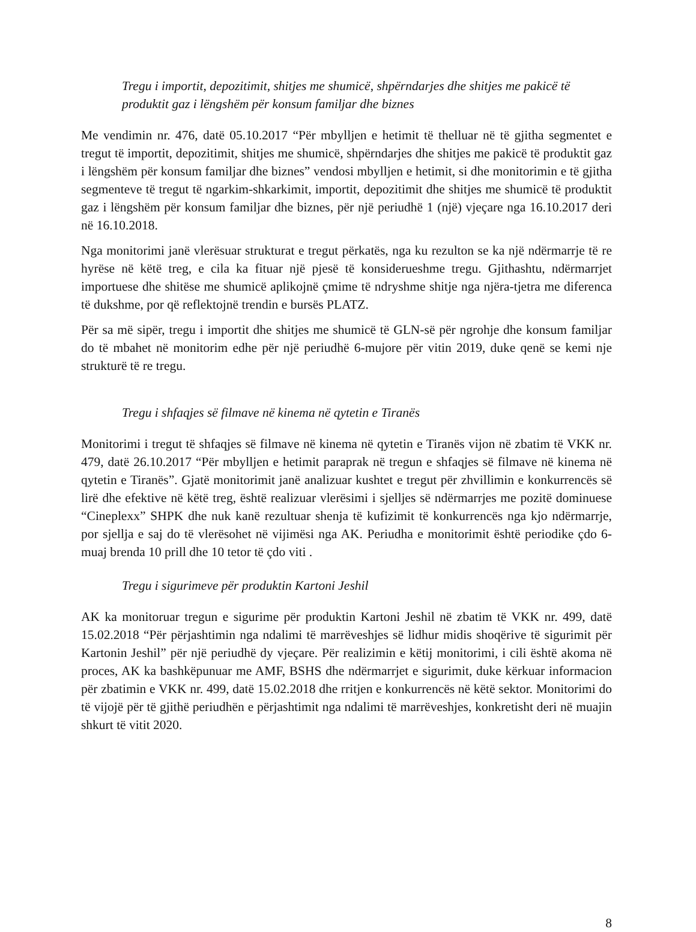Tregu i importit, depozitimit, shitjes me shumicë, shpërndarjes dhe shitjes me pakicë të produktit gaz i lëngshëm për konsum familjar dhe biznes
Me vendimin nr. 476, datë 05.10.2017 “Për mbylljen e hetimit të thelluar në të gjitha segmentet e tregut të importit, depozitimit, shitjes me shumicë, shpërndarjes dhe shitjes me pakicë të produktit gaz i lëngshëm për konsum familjar dhe biznes” vendosi mbylljen e hetimit, si dhe monitorimin e të gjitha segmenteve të tregut të ngarkim-shkarkimit, importit, depozitimit dhe shitjes me shumicë të produktit gaz i lëngshëm për konsum familjar dhe biznes, për një periudhë 1 (një) vjeçare nga 16.10.2017 deri në 16.10.2018.
Nga monitorimi janë vlerësuar strukturat e tregut përkatës, nga ku rezulton se ka një ndërmarrje të re hyrëse në këtë treg, e cila ka fituar një pjesë të konsiderueshme tregu. Gjithashtu, ndërmarrjet importuese dhe shitëse me shumicë aplikojnë çmime të ndryshme shitje nga njëra-tjetra me diferenca të dukshme, por që reflektojnë trendin e bursës PLATZ.
Për sa më sipër, tregu i importit dhe shitjes me shumicë të GLN-së për ngrohje dhe konsum familjar do të mbahet në monitorim edhe për një periudhë 6-mujore për vitin 2019, duke qenë se kemi nje strukturë të re tregu.
Tregu i shfaqjes së filmave në kinema në qytetin e Tiranës
Monitorimi i tregut të shfaqjes së filmave në kinema në qytetin e Tiranës vijon në zbatim të VKK nr. 479, datë 26.10.2017 “Për mbylljen e hetimit paraprak në tregun e shfaqjes së filmave në kinema në qytetin e Tiranës”. Gjatë monitorimit janë analizuar kushtet e tregut për zhvillimin e konkurrencës së lirë dhe efektive në këtë treg, është realizuar vlerësimi i sjelljes së ndërmarrjes me pozitë dominuese “Cineplexx” SHPK dhe nuk kanë rezultuar shenja të kufizimit të konkurrencës nga kjo ndërmarrje, por sjellja e saj do të vlerësohet në vijimësi nga AK. Periudha e monitorimit është periodike çdo 6-muaj brenda 10 prill dhe 10 tetor të çdo viti .
Tregu i sigurimeve për produktin Kartoni Jeshil
AK ka monitoruar tregun e sigurime për produktin Kartoni Jeshil në zbatim të VKK nr. 499, datë 15.02.2018 “Për përjashtimin nga ndalimi të marrëveshjes së lidhur midis shoqërive të sigurimit për Kartonin Jeshil” për një periudhë dy vjeçare. Për realizimin e këtij monitorimi, i cili është akoma në proces, AK ka bashkëpunuar me AMF, BSHS dhe ndërmarrjet e sigurimit, duke kërkuar informacion për zbatimin e VKK nr. 499, datë 15.02.2018 dhe rritjen e konkurrencës në këtë sektor. Monitorimi do të vijojë për të gjithë periudhën e përjashtimit nga ndalimi të marrëveshjes, konkretisht deri në muajin shkurt të vitit 2020.
8